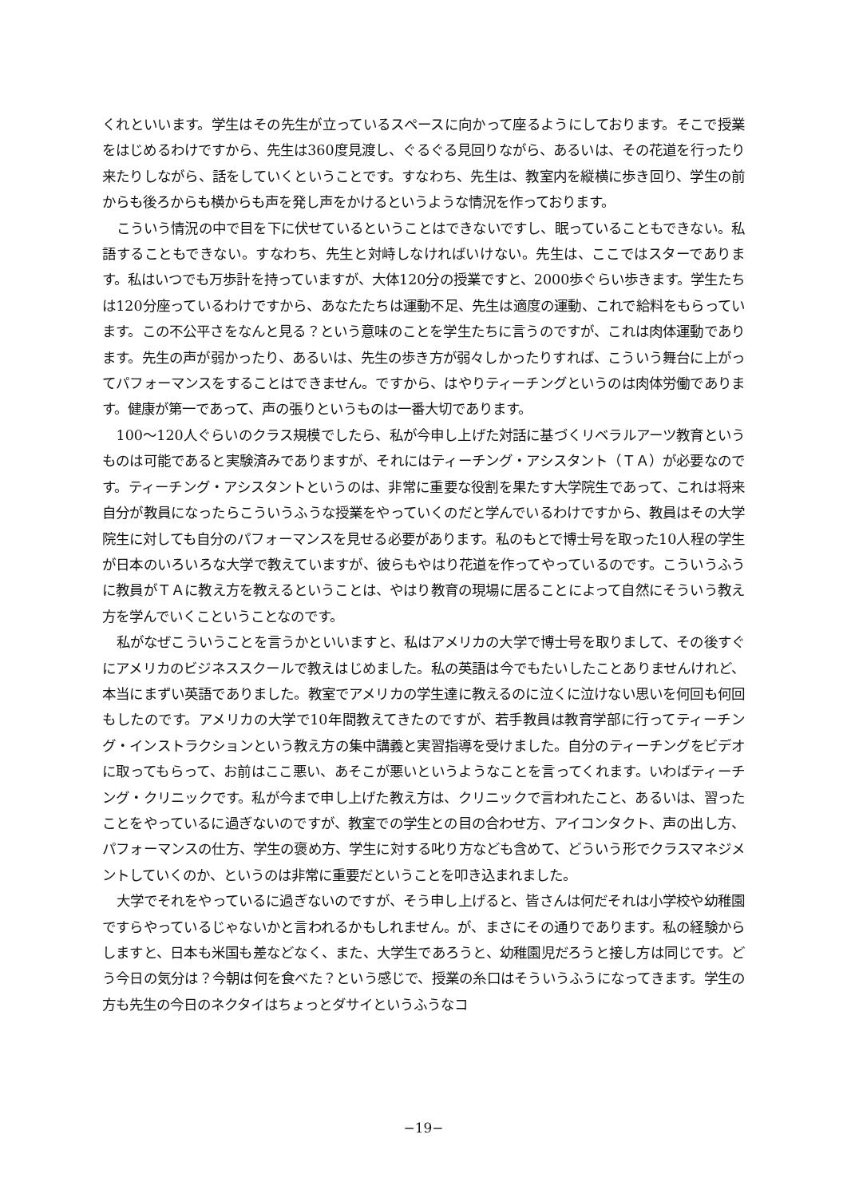くれといいます。学生はその先生が立っているスペースに向かって座るようにしております。そこで授業をはじめるわけですから、先生は360度見渡し、ぐるぐる見回りながら、あるいは、その花道を行ったり来たりしながら、話をしていくということです。すなわち、先生は、教室内を縦横に歩き回り、学生の前からも後ろからも横からも声を発し声をかけるというような情況を作っております。
こういう情況の中で目を下に伏せているということはできないですし、眠っていることもできない。私語することもできない。すなわち、先生と対峙しなければいけない。先生は、ここではスターであります。私はいつでも万歩計を持っていますが、大体120分の授業ですと、2000歩ぐらい歩きます。学生たちは120分座っているわけですから、あなたたちは運動不足、先生は適度の運動、これで給料をもらっています。この不公平さをなんと見る？という意味のことを学生たちに言うのですが、これは肉体運動であります。先生の声が弱かったり、あるいは、先生の歩き方が弱々しかったりすれば、こういう舞台に上がってパフォーマンスをすることはできません。ですから、はやりティーチングというのは肉体労働であります。健康が第一であって、声の張りというものは一番大切であります。
100〜120人ぐらいのクラス規模でしたら、私が今申し上げた対話に基づくリベラルアーツ教育というものは可能であると実験済みでありますが、それにはティーチング・アシスタント（ＴＡ）が必要なのです。ティーチング・アシスタントというのは、非常に重要な役割を果たす大学院生であって、これは将来自分が教員になったらこういうふうな授業をやっていくのだと学んでいるわけですから、教員はその大学院生に対しても自分のパフォーマンスを見せる必要があります。私のもとで博士号を取った10人程の学生が日本のいろいろな大学で教えていますが、彼らもやはり花道を作ってやっているのです。こういうふうに教員がＴＡに教え方を教えるということは、やはり教育の現場に居ることによって自然にそういう教え方を学んでいくこということなのです。
私がなぜこういうことを言うかといいますと、私はアメリカの大学で博士号を取りまして、その後すぐにアメリカのビジネススクールで教えはじめました。私の英語は今でもたいしたことありませんけれど、本当にまずい英語でありました。教室でアメリカの学生達に教えるのに泣くに泣けない思いを何回も何回もしたのです。アメリカの大学で10年間教えてきたのですが、若手教員は教育学部に行ってティーチング・インストラクションという教え方の集中講義と実習指導を受けました。自分のティーチングをビデオに取ってもらって、お前はここ悪い、あそこが悪いというようなことを言ってくれます。いわばティーチング・クリニックです。私が今まで申し上げた教え方は、クリニックで言われたこと、あるいは、習ったことをやっているに過ぎないのですが、教室での学生との目の合わせ方、アイコンタクト、声の出し方、パフォーマンスの仕方、学生の褒め方、学生に対する叱り方なども含めて、どういう形でクラスマネジメントしていくのか、というのは非常に重要だということを叩き込まれました。
大学でそれをやっているに過ぎないのですが、そう申し上げると、皆さんは何だそれは小学校や幼稚園ですらやっているじゃないかと言われるかもしれません。が、まさにその通りであります。私の経験からしますと、日本も米国も差などなく、また、大学生であろうと、幼稚園児だろうと接し方は同じです。どう今日の気分は？今朝は何を食べた？という感じで、授業の糸口はそういうふうになってきます。学生の方も先生の今日のネクタイはちょっとダサイというふうなコ
−19−